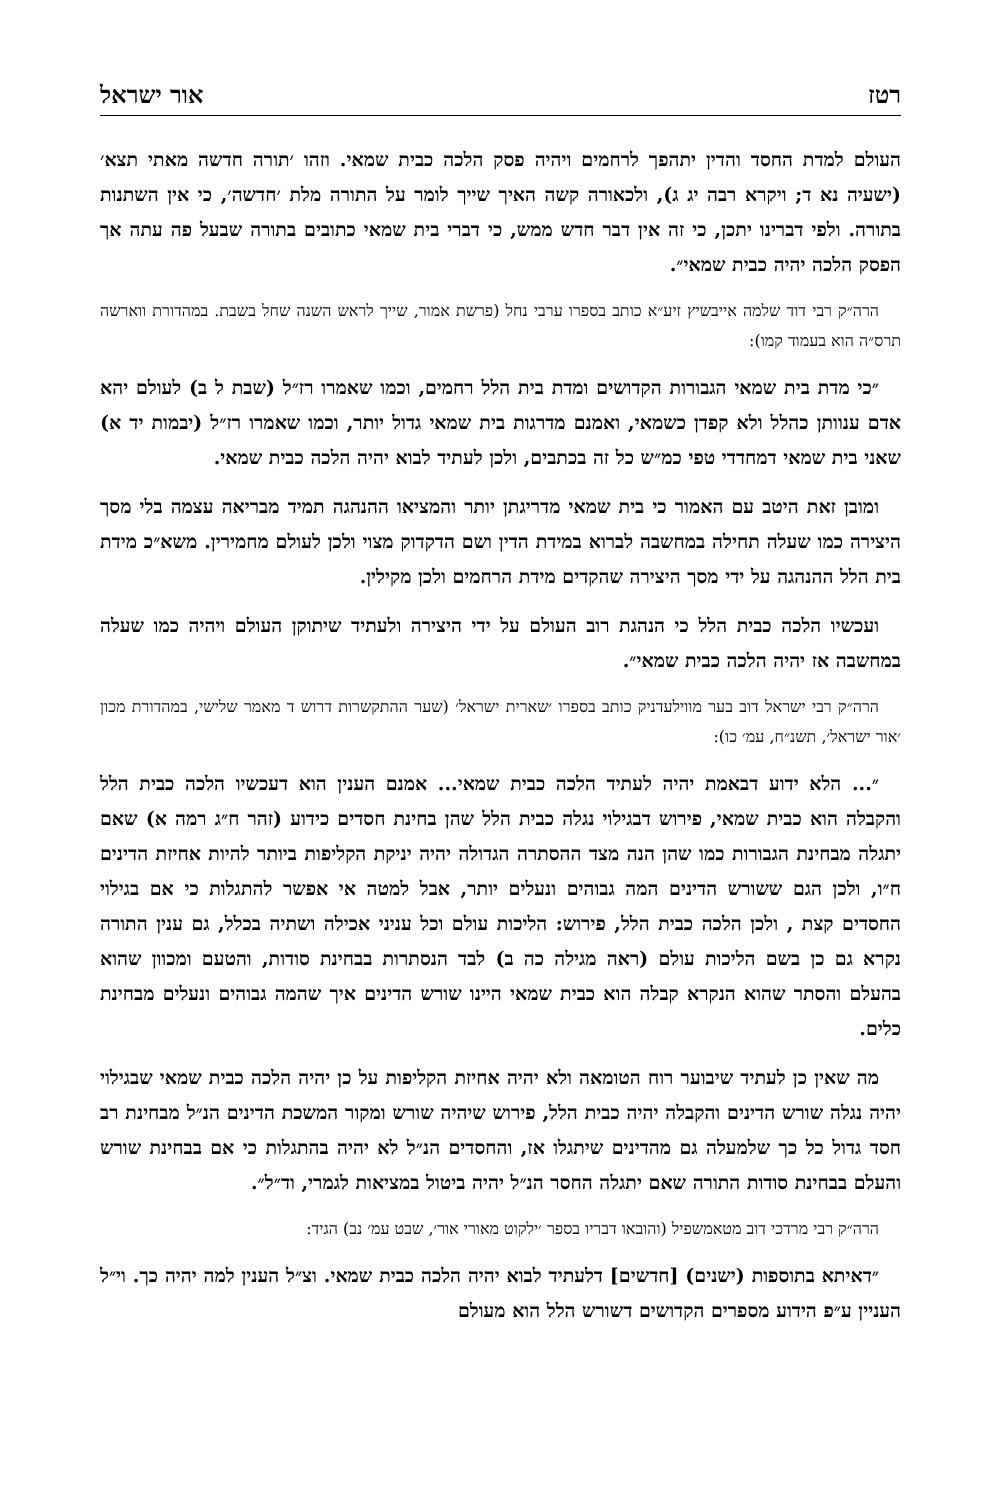רטז אור ישראל
העולם למדת החסד והדין יתהפך לרחמים ויהיה פסק הלכה כבית שמאי. וזהו ׳תורה חדשה מאתי תצא׳ (ישעיה נא ד; ויקרא רבה יג ג), ולכאורה קשה האיך שייך לומר על התורה מלת ׳חדשה׳, כי אין השתנות בתורה. ולפי דברינו יתכן, כי זה אין דבר חדש ממש, כי דברי בית שמאי כתובים בתורה שבעל פה עתה אך הפסק הלכה יהיה כבית שמאי״.
הרה״ק רבי דוד שלמה אייבשיץ זיע״א כותב בספרו ערבי נחל (פרשת אמור, שייך לראש השנה שחל בשבת. במהדורת ווארשה תרס״ה הוא בעמוד קמו):
״כי מדת בית שמאי הגבורות הקדושים ומדת בית הלל רחמים, וכמו שאמרו רז״ל (שבת ל ב) לעולם יהא אדם ענוותן כהלל ולא קפדן כשמאי, ואמנם מדרגות בית שמאי גדול יותר, וכמו שאמרו רז״ל (יבמות יד א) שאני בית שמאי דמחדדי טפי כמ״ש כל זה בכתבים, ולכן לעתיד לבוא יהיה הלכה כבית שמאי.
ומובן זאת היטב עם האמור כי בית שמאי מדריגתן יותר והמציאו ההנהגה תמיד מבריאה עצמה בלי מסך היצירה כמו שעלה תחילה במחשבה לברוא במידת הדין ושם הדקדוק מצוי ולכן לעולם מחמירין. משא״כ מידת בית הלל ההנהגה על ידי מסך היצירה שהקדים מידת הרחמים ולכן מקילין.
ועכשיו הלכה כבית הלל כי הנהגת רוב העולם על ידי היצירה ולעתיד שיתוקן העולם ויהיה כמו שעלה במחשבה אז יהיה הלכה כבית שמאי״.
הרה״ק רבי ישראל דוב בער מווילעדניק כותב בספרו ׳שארית ישראל׳ (שער ההתקשרות דרוש ד מאמר שלישי, במהדורת מכון ׳אור ישראל׳, תשנ״ח, עמ׳ כו):
״... הלא ידוע דבאמת יהיה לעתיד הלכה כבית שמאי... אמנם הענין הוא דעכשיו הלכה כבית הלל והקבלה הוא כבית שמאי, פירוש דבגילוי נגלה כבית הלל שהן בחינת חסדים כידוע (זהר ח״ג רמה א) שאם יתגלה מבחינת הגבורות כמו שהן הנה מצד ההסתרה הגדולה יהיה יניקת הקליפות ביותר להיות אחיזת הדינים ח״ו, ולכן הגם ששורש הדינים המה גבוהים ונעלים יותר, אבל למטה אי אפשר להתגלות כי אם בגילוי החסדים קצת , ולכן הלכה כבית הלל, פירוש: הליכות עולם וכל עניני אכילה ושתיה בכלל, גם ענין התורה נקרא גם כן בשם הליכות עולם (ראה מגילה כה ב) לבד הנסתרות בבחינת סודות, והטעם ומכוון שהוא בהעלם והסתר שהוא הנקרא קבלה הוא כבית שמאי היינו שורש הדינים איך שהמה גבוהים ונעלים מבחינת כלים.
מה שאין כן לעתיד שיבוער רוח הטומאה ולא יהיה אחיזת הקליפות על כן יהיה הלכה כבית שמאי שבגילוי יהיה נגלה שורש הדינים והקבלה יהיה כבית הלל, פירוש שיהיה שורש ומקור המשכת הדינים הנ״ל מבחינת רב חסד גדול כל כך שלמעלה גם מהדינים שיתגלו אז, והחסדים הנ״ל לא יהיה בהתגלות כי אם בבחינת שורש והעלם בבחינת סודות התורה שאם יתגלה החסר הנ״ל יהיה ביטול במציאות לגמרי, וד״ל״.
הרה״ק רבי מרדכי דוב מטאמשפיל (והובאו דבריו בספר ׳ילקוט מאורי אור׳, שבט עמ׳ נב) הגיד:
״דאיתא בתוספות (ישנים) [חדשים] דלעתיד לבוא יהיה הלכה כבית שמאי. וצ״ל הענין למה יהיה כך. וי״ל העניין ע״פ הידוע מספרים הקדושים דשורש הלל הוא מעולם